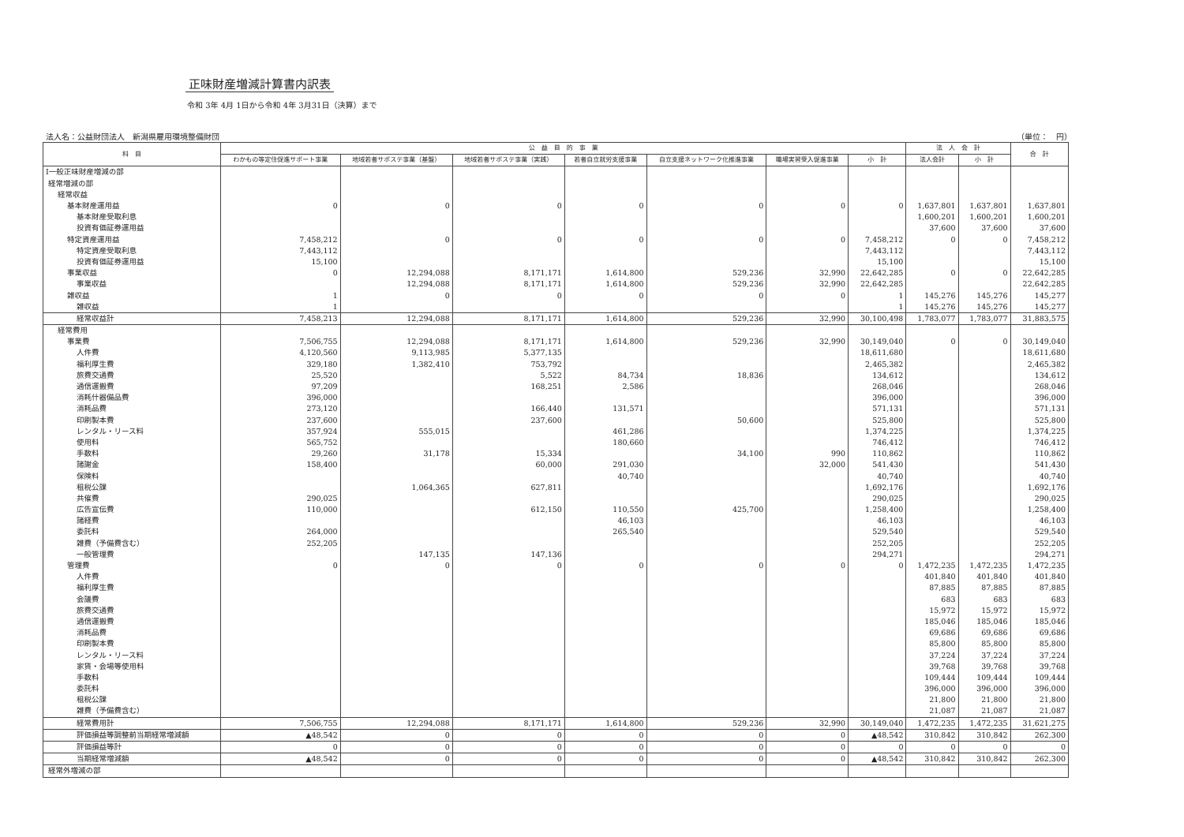正味財産増減計算書内訳表
令和 3年 4月 1日から令和 4年 3月31日（決算）まで
法人名：公益財団法人　新潟県雇用環境整備財団 （単位：　円）
| 科 目 | 公 益 目 的 事 業 | | | | | | | 法 人 会 計 | | 合 計 |
| --- | --- | --- | --- | --- | --- | --- | --- | --- | --- | --- |
| | わかもの等定住促進サポート事業 | 地域若者サポステ事業（基盤） | 地域若者サポステ事業（実践） | 若者自立就労支援事業 | 自立支援ネットワーク化推進事業 | 職場実習受入促進事業 | 小 計 | 法人会計 | 小 計 | |
| Ⅰ一般正味財産増減の部 | | | | | | | | | | |
| 経常増減の部 | | | | | | | | | | |
| 経常収益 | | | | | | | | | | |
| 基本財産運用益 | 0 | 0 | 0 | 0 | 0 | 0 | 0 | 1,637,801 | 1,637,801 | 1,637,801 |
| 基本財産受取利息 | | | | | | | | 1,600,201 | 1,600,201 | 1,600,201 |
| 投資有価証券運用益 | | | | | | | | 37,600 | 37,600 | 37,600 |
| 特定資産運用益 | 7,458,212 | 0 | 0 | 0 | 0 | 0 | 7,458,212 | 0 | 0 | 7,458,212 |
| 特定資産受取利息 | 7,443,112 | | | | | | 7,443,112 | | | 7,443,112 |
| 投資有価証券運用益 | 15,100 | | | | | | 15,100 | | | 15,100 |
| 事業収益 | 0 | 12,294,088 | 8,171,171 | 1,614,800 | 529,236 | 32,990 | 22,642,285 | 0 | 0 | 22,642,285 |
| 事業収益 | | 12,294,088 | 8,171,171 | 1,614,800 | 529,236 | 32,990 | 22,642,285 | | | 22,642,285 |
| 雑収益 | 1 | 0 | 0 | 0 | 0 | 0 | 1 | 145,276 | 145,276 | 145,277 |
| 雑収益 | 1 | | | | | | 1 | 145,276 | 145,276 | 145,277 |
| 経常収益計 | 7,458,213 | 12,294,088 | 8,171,171 | 1,614,800 | 529,236 | 32,990 | 30,100,498 | 1,783,077 | 1,783,077 | 31,883,575 |
| 経常費用 | | | | | | | | | | |
| 事業費 | 7,506,755 | 12,294,088 | 8,171,171 | 1,614,800 | 529,236 | 32,990 | 30,149,040 | 0 | 0 | 30,149,040 |
| 人件費 | 4,120,560 | 9,113,985 | 5,377,135 | | | | 18,611,680 | | | 18,611,680 |
| 福利厚生費 | 329,180 | 1,382,410 | 753,792 | | | | 2,465,382 | | | 2,465,382 |
| 旅費交通費 | 25,520 | | 5,522 | 84,734 | 18,836 | | 134,612 | | | 134,612 |
| 通信運搬費 | 97,209 | | 168,251 | 2,586 | | | 268,046 | | | 268,046 |
| 消耗什器備品費 | 396,000 | | | | | | 396,000 | | | 396,000 |
| 消耗品費 | 273,120 | | 166,440 | 131,571 | | | 571,131 | | | 571,131 |
| 印刷製本費 | 237,600 | | 237,600 | | 50,600 | | 525,800 | | | 525,800 |
| レンタル・リース料 | 357,924 | 555,015 | | 461,286 | | | 1,374,225 | | | 1,374,225 |
| 使用料 | 565,752 | | | 180,660 | | | 746,412 | | | 746,412 |
| 手数料 | 29,260 | 31,178 | 15,334 | | 34,100 | 990 | 110,862 | | | 110,862 |
| 諸謝金 | 158,400 | | 60,000 | 291,030 | | 32,000 | 541,430 | | | 541,430 |
| 保険料 | | | | 40,740 | | | 40,740 | | | 40,740 |
| 租税公課 | | 1,064,365 | 627,811 | | | | 1,692,176 | | | 1,692,176 |
| 共催費 | 290,025 | | | | | | 290,025 | | | 290,025 |
| 広告宣伝費 | 110,000 | | 612,150 | 110,550 | 425,700 | | 1,258,400 | | | 1,258,400 |
| 諸経費 | | | | 46,103 | | | 46,103 | | | 46,103 |
| 委託料 | 264,000 | | | 265,540 | | | 529,540 | | | 529,540 |
| 雑費（予備費含む） | 252,205 | | | | | | 252,205 | | | 252,205 |
| 一般管理費 | | 147,135 | 147,136 | | | | 294,271 | | | 294,271 |
| 管理費 | 0 | 0 | 0 | 0 | 0 | 0 | 0 | 1,472,235 | 1,472,235 | 1,472,235 |
| 人件費 | | | | | | | | 401,840 | 401,840 | 401,840 |
| 福利厚生費 | | | | | | | | 87,885 | 87,885 | 87,885 |
| 会議費 | | | | | | | | 683 | 683 | 683 |
| 旅費交通費 | | | | | | | | 15,972 | 15,972 | 15,972 |
| 通信運搬費 | | | | | | | | 185,046 | 185,046 | 185,046 |
| 消耗品費 | | | | | | | | 69,686 | 69,686 | 69,686 |
| 印刷製本費 | | | | | | | | 85,800 | 85,800 | 85,800 |
| レンタル・リース料 | | | | | | | | 37,224 | 37,224 | 37,224 |
| 家賃・会場等使用料 | | | | | | | | 39,768 | 39,768 | 39,768 |
| 手数料 | | | | | | | | 109,444 | 109,444 | 109,444 |
| 委託料 | | | | | | | | 396,000 | 396,000 | 396,000 |
| 租税公課 | | | | | | | | 21,800 | 21,800 | 21,800 |
| 雑費（予備費含む） | | | | | | | | 21,087 | 21,087 | 21,087 |
| 経常費用計 | 7,506,755 | 12,294,088 | 8,171,171 | 1,614,800 | 529,236 | 32,990 | 30,149,040 | 1,472,235 | 1,472,235 | 31,621,275 |
| 評価損益等調整前当期経常増減額 | ▲48,542 | 0 | 0 | 0 | 0 | 0 | ▲48,542 | 310,842 | 310,842 | 262,300 |
| 評価損益等計 | 0 | 0 | 0 | 0 | 0 | 0 | 0 | 0 | 0 | 0 |
| 当期経常増減額 | ▲48,542 | 0 | 0 | 0 | 0 | 0 | ▲48,542 | 310,842 | 310,842 | 262,300 |
| 経常外増減の部 | | | | | | | | | | |